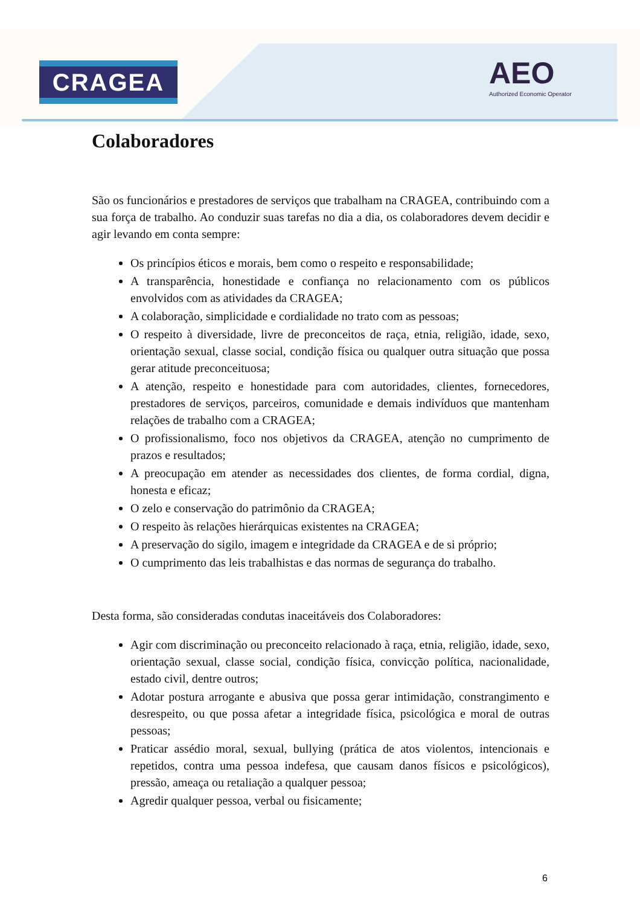CRAGEA
AEO
Authorized Economic Operator
Colaboradores
São os funcionários e prestadores de serviços que trabalham na CRAGEA, contribuindo com a sua força de trabalho. Ao conduzir suas tarefas no dia a dia, os colaboradores devem decidir e agir levando em conta sempre:
Os princípios éticos e morais, bem como o respeito e responsabilidade;
A transparência, honestidade e confiança no relacionamento com os públicos envolvidos com as atividades da CRAGEA;
A colaboração, simplicidade e cordialidade no trato com as pessoas;
O respeito à diversidade, livre de preconceitos de raça, etnia, religião, idade, sexo, orientação sexual, classe social, condição física ou qualquer outra situação que possa gerar atitude preconceituosa;
A atenção, respeito e honestidade para com autoridades, clientes, fornecedores, prestadores de serviços, parceiros, comunidade e demais indivíduos que mantenham relações de trabalho com a CRAGEA;
O profissionalismo, foco nos objetivos da CRAGEA, atenção no cumprimento de prazos e resultados;
A preocupação em atender as necessidades dos clientes, de forma cordial, digna, honesta e eficaz;
O zelo e conservação do patrimônio da CRAGEA;
O respeito às relações hierárquicas existentes na CRAGEA;
A preservação do sigilo, imagem e integridade da CRAGEA e de si próprio;
O cumprimento das leis trabalhistas e das normas de segurança do trabalho.
Desta forma, são consideradas condutas inaceitáveis dos Colaboradores:
Agir com discriminação ou preconceito relacionado à raça, etnia, religião, idade, sexo, orientação sexual, classe social, condição física, convicção política, nacionalidade, estado civil, dentre outros;
Adotar postura arrogante e abusiva que possa gerar intimidação, constrangimento e desrespeito, ou que possa afetar a integridade física, psicológica e moral de outras pessoas;
Praticar assédio moral, sexual, bullying (prática de atos violentos, intencionais e repetidos, contra uma pessoa indefesa, que causam danos físicos e psicológicos), pressão, ameaça ou retaliação a qualquer pessoa;
Agredir qualquer pessoa, verbal ou fisicamente;
6